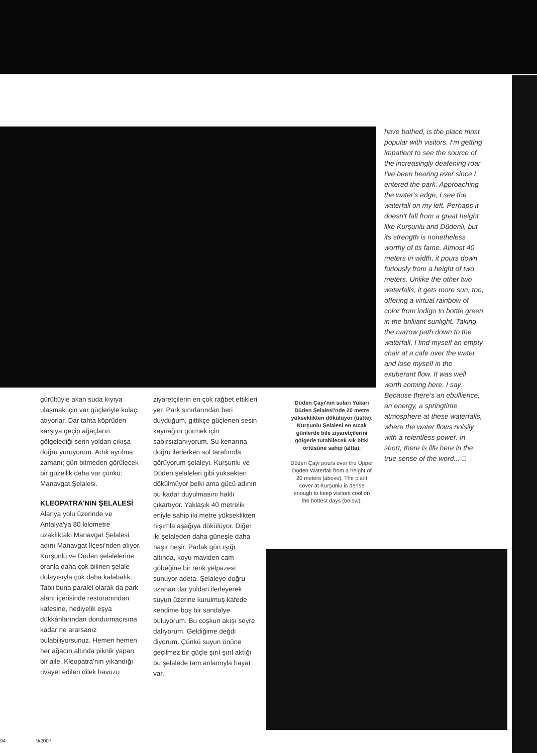gürültüyle akan suda kıyıya ulaşmak için var güçleriyle kulaç atıyorlar. Dar tahta köprüden karşıya geçip ağaçların gölgelediği serin yoldan çıkışa doğru yürüyorum. Artık ayrılma zamanı; gün bitmeden görülecek bir güzellik daha var çünkü: Manavgat Şelalesi.
KLEOPATRA'NIN ŞELALESİ
Alanya yolu üzerinde ve Antalya'ya 80 kilometre uzaklıktaki Manavgat Şelalesi adını Manavgat İlçesi'nden alıyor. Kurşunlu ve Düden şelalelerine oranla daha çok bilinen şelale dolayısıyla çok daha kalabalık. Tabii buna paralel olarak da park alanı içerisinde restoranından kafesine, hediyelik eşya dükkânlarından dondurmacısına kadar ne ararsanız bulabiliyorsunuz. Hemen hemen her ağacın altında piknik yapan bir aile. Kleopatra'nın yıkandığı rivayet edilen dilek havuzu
ziyaretçilerin en çok rağbet ettikleri yer. Park sınırlarından beri duyduğum, gittikçe güçlenen sesin kaynağını görmek için sabırsızlanıyorum. Su kenarına doğru ilerlerken sol tarafımda görüyorum şelaleyi. Kurşunlu ve Düden şelaleleri gibi yüksekten dökülmüyor belki ama gücü adının bu kadar duyulmasını haklı çıkartıyor. Yaklaşık 40 metrelik eniyle sahip iki metre yükseklikten hışımla aşağıya dökülüyor. Diğer iki şelaleden daha güneşle daha haşır neşir. Parlak gün ışığı altında, koyu maviden cam göbeğine bir renk yelpazesi sunuyor adeta. Şelaleye doğru uzanan dar yoldan ilerleyerek suyun üzerine kurulmuş kafede kendime boş bir sandalye buluyorum. Bu coşkun akışı seyre dalıyorum. Geldiğime değdi diyorum. Çünkü suyun önüne geçilmez bir güçle şırıl şırıl aktığı bu şelalede tam anlamıyla hayat var.
Düden Çayı'nın suları Yukarı Düden Şelalesi'nde 20 metre yükseklikten dökülüyor (üstte). Kurşunlu Şelalesi en sıcak günlerde bile ziyaretçilerini gölgede tutabilecek sık bitki örtüsüne sahip (altta).
Düden Çayı pours over the Upper Düden Waterfall from a height of 20 meters (above). The plant cover at Kurşunlu is dense enough to keep visitors cool on the hottest days (below).
have bathed, is the place most popular with visitors. I'm getting impatient to see the source of the increasingly deafening roar I've been hearing ever since I entered the park. Approaching the water's edge, I see the waterfall on my left. Perhaps it doesn't fall from a great height like Kurşunlu and Düdenli, but its strength is nonetheless worthy of its fame. Almost 40 meters in width, it pours down furiously from a height of two meters. Unlike the other two waterfalls, it gets more sun, too, offering a virtual rainbow of color from indigo to bottle green in the brilliant sunlight. Taking the narrow path down to the waterfall, I find myself an empty chair at a cafe over the water and lose myself in the exuberant flow. It was well worth coming here, I say. Because there's an ebullience, an energy, a springtime atmosphere at these waterfalls, where the water flows noisily with a relentless power. In short, there is life here in the true sense of the word... □
94 9/2007